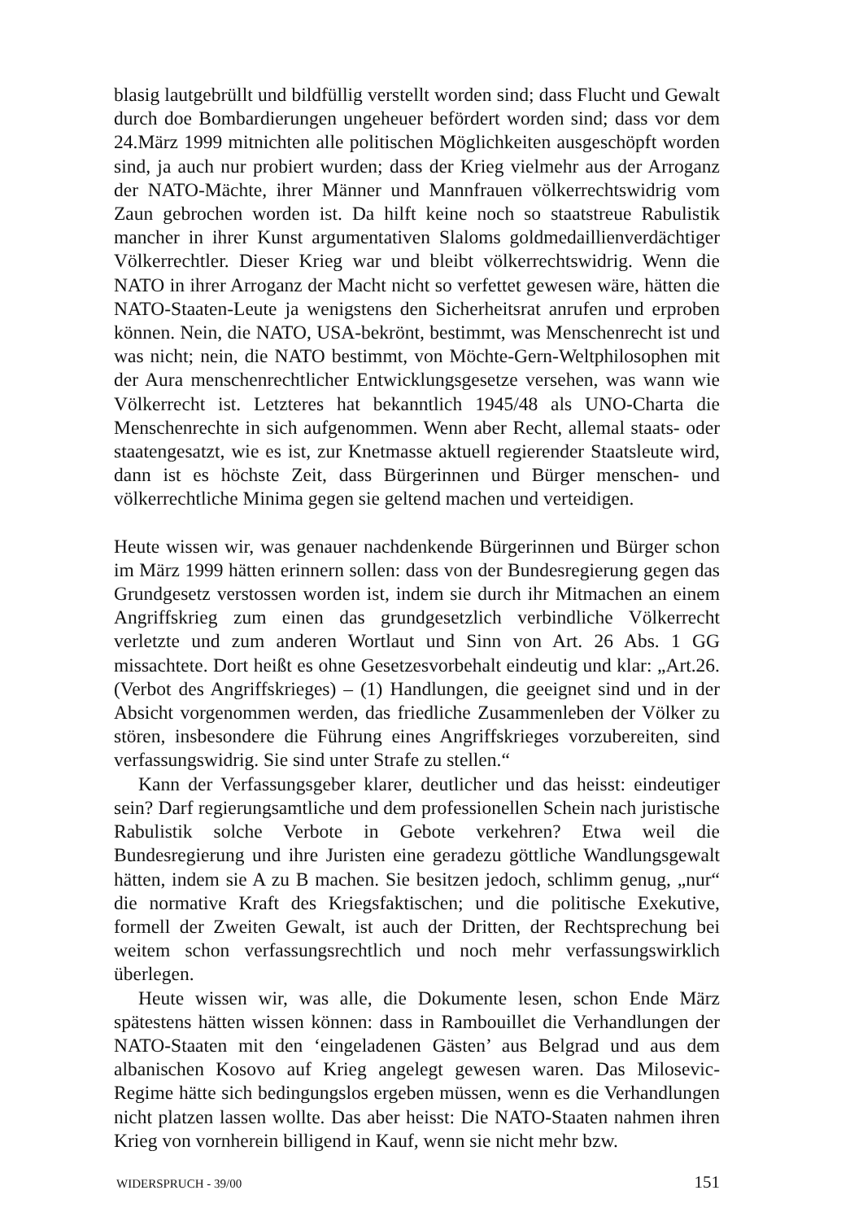blasig lautgebrüllt und bildfüllig verstellt worden sind; dass Flucht und Gewalt durch doe Bombardierungen ungeheuer befördert worden sind; dass vor dem 24.März 1999 mitnichten alle politischen Möglichkeiten ausgeschöpft worden sind, ja auch nur probiert wurden; dass der Krieg vielmehr aus der Arroganz der NATO-Mächte, ihrer Männer und Mannfrauen völkerrechtswidrig vom Zaun gebrochen worden ist. Da hilft keine noch so staatstreue Rabulistik mancher in ihrer Kunst argumentativen Slaloms goldmedaillienverdächtiger Völkerrechtler. Dieser Krieg war und bleibt völkerrechtswidrig. Wenn die NATO in ihrer Arroganz der Macht nicht so verfettet gewesen wäre, hätten die NATO-Staaten-Leute ja wenigstens den Sicherheitsrat anrufen und erproben können. Nein, die NATO, USA-bekrönt, bestimmt, was Menschenrecht ist und was nicht; nein, die NATO bestimmt, von Möchte-Gern-Weltphilosophen mit der Aura menschenrechtlicher Entwicklungsgesetze versehen, was wann wie Völkerrecht ist. Letzteres hat bekanntlich 1945/48 als UNO-Charta die Menschenrechte in sich aufgenommen. Wenn aber Recht, allemal staats- oder staatengesatzt, wie es ist, zur Knetmasse aktuell regierender Staatsleute wird, dann ist es höchste Zeit, dass Bürgerinnen und Bürger menschen- und völkerrechtliche Minima gegen sie geltend machen und verteidigen.
Heute wissen wir, was genauer nachdenkende Bürgerinnen und Bürger schon im März 1999 hätten erinnern sollen: dass von der Bundesregierung gegen das Grundgesetz verstossen worden ist, indem sie durch ihr Mitmachen an einem Angriffskrieg zum einen das grundgesetzlich verbindliche Völkerrecht verletzte und zum anderen Wortlaut und Sinn von Art. 26 Abs. 1 GG missachtete. Dort heißt es ohne Gesetzesvorbehalt eindeutig und klar: „Art.26. (Verbot des Angriffskrieges) – (1) Handlungen, die geeignet sind und in der Absicht vorgenommen werden, das friedliche Zusammenleben der Völker zu stören, insbesondere die Führung eines Angriffskrieges vorzubereiten, sind verfassungswidrig. Sie sind unter Strafe zu stellen.“
Kann der Verfassungsgeber klarer, deutlicher und das heisst: eindeutiger sein? Darf regierungsamtliche und dem professionellen Schein nach juristische Rabulistik solche Verbote in Gebote verkehren? Etwa weil die Bundesregierung und ihre Juristen eine geradezu göttliche Wandlungsgewalt hätten, indem sie A zu B machen. Sie besitzen jedoch, schlimm genug, „nur“ die normative Kraft des Kriegsfaktischen; und die politische Exekutive, formell der Zweiten Gewalt, ist auch der Dritten, der Rechtsprechung bei weitem schon verfassungsrechtlich und noch mehr verfassungswirklich überlegen.
Heute wissen wir, was alle, die Dokumente lesen, schon Ende März spätestens hätten wissen können: dass in Rambouillet die Verhandlungen der NATO-Staaten mit den ‘eingeladenen Gästen’ aus Belgrad und aus dem albanischen Kosovo auf Krieg angelegt gewesen waren. Das Milosevic-Regime hätte sich bedingungslos ergeben müssen, wenn es die Verhandlungen nicht platzen lassen wollte. Das aber heisst: Die NATO-Staaten nahmen ihren Krieg von vornherein billigend in Kauf, wenn sie nicht mehr bzw.
WIDERSPRUCH - 39/00 151